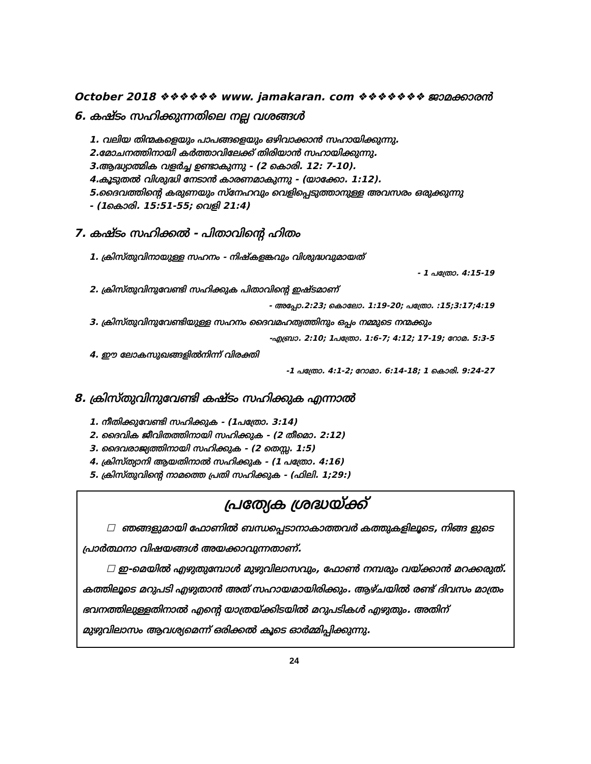October 2018 ❖❖❖❖❖❖ www. jamakaran. com ❖❖❖❖❖❖❖ ജാമക്കാരൻ
6. കഷ്ടം സഹിക്കുന്നതിലെ നല്ല വശങ്ങൾ
1. വലിയ തിന്മകളെയും പാപങ്ങളെയും ഒഴിവാക്കാൻ സഹായിക്കുന്നു.
2.മോചനത്തിനായി കർത്താവിലേക്ക് തിരിയാൻ സഹായിക്കുന്നു.
3.ആദ്ധ്യാത്മിക വളർച്ച ഉണ്ടാകുന്നു - (2 കൊരി. 12: 7-10).
4.കൂടുതൽ വിശുദ്ധി നേടാൻ കാരണമാകുന്നു - (യാക്കോ. 1:12).
5.ദൈവത്തിന്റെ കരുണയും സ്നേഹവും വെളിപ്പെടുത്താനുള്ള അവസരം ഒരുക്കുന്നു
- (1കൊരി. 15:51-55; വെളി 21:4)
7. കഷ്ടം സഹിക്കൽ - പിതാവിന്റെ ഹിതം
1. ക്രിസ്തുവിനായുള്ള സഹനം - നിഷ്കളങ്കവും വിശുദ്ധവുമായത്
- 1 പത്രോ. 4:15-19
2. ക്രിസ്തുവിനുവേണ്ടി സഹിക്കുക പിതാവിന്റെ ഇഷ്ടമാണ്
- അപ്പോ.2:23; കൊലോ. 1:19-20; പത്രോ. :15;3:17;4:19
3. ക്രിസ്തുവിനുവേണ്ടിയുള്ള സഹനം ദൈവമഹത്വത്തിനും ഒപ്പം നമ്മുടെ നന്മക്കും
-എബ്രാ. 2:10; 1പത്രോ. 1:6-7; 4:12; 17-19; റോമ. 5:3-5
4. ഈ ലോകസുഖങ്ങളിൽനിന്ന് വിരക്തി
-1 പത്രോ. 4:1-2; റോമാ. 6:14-18; 1 കൊരി. 9:24-27
8. ക്രിസ്തുവിനുവേണ്ടി കഷ്ടം സഹിക്കുക എന്നാൽ
1. നീതിക്കുവേണ്ടി സഹിക്കുക - (1പത്രോ. 3:14)
2. ദൈവിക ജീവിതത്തിനായി സഹിക്കുക - (2 തീമൊ. 2:12)
3. ദൈവരാജ്യത്തിനായി സഹിക്കുക - (2 തെസ്സ. 1:5)
4. ക്രിസ്ത്യാനി ആയതിനാൽ സഹിക്കുക - (1 പത്രോ. 4:16)
5. ക്രിസ്തുവിന്റെ നാമത്തെ പ്രതി സഹിക്കുക - (ഫിലി. 1;29:)
പ്രത്യേക ശ്രദ്ധയ്ക്ക്
☐ ഞങ്ങളുമായി ഫോണിൽ ബന്ധപ്പെടാനാകാത്തവർ കത്തുകളിലൂടെ, നിങ്ങ ളുടെ പ്രാർത്ഥനാ വിഷയങ്ങൾ അയക്കാവുന്നതാണ്.
☐ ഇ-മെയിൽ എഴുതുമ്പോൾ മുഴുവിലാസവും, ഫോൺ നമ്പരും വയ്ക്കാൻ മറക്കരുത്. കത്തിലൂടെ മറുപടി എഴുതാൻ അത് സഹായമായിരിക്കും. ആഴ്ചയിൽ രണ്ട് ദിവസം മാത്രം ഭവനത്തിലുള്ളതിനാൽ എന്റെ യാത്രയ്ക്കിടയിൽ മറുപടികൾ എഴുതും. അതിന് മുഴുവിലാസം ആവശ്യമെന്ന് ഒരിക്കൽ കൂടെ ഓർമ്മിപ്പിക്കുന്നു.
24